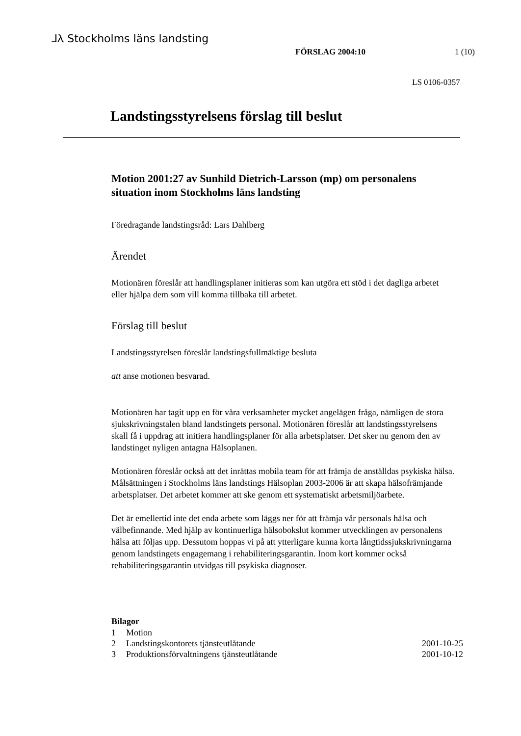⅃Ⲗ Stockholms läns landsting
FÖRSLAG 2004:10 1 (10)
LS 0106-0357
Landstingsstyrelsens förslag till beslut
Motion 2001:27 av Sunhild Dietrich-Larsson (mp) om personalens situation inom Stockholms läns landsting
Föredragande landstingsråd: Lars Dahlberg
Ärendet
Motionären föreslår att handlingsplaner initieras som kan utgöra ett stöd i det dagliga arbetet eller hjälpa dem som vill komma tillbaka till arbetet.
Förslag till beslut
Landstingsstyrelsen föreslår landstingsfullmäktige besluta
att anse motionen besvarad.
Motionären har tagit upp en för våra verksamheter mycket angelägen fråga, nämligen de stora sjukskrivningstalen bland landstingets personal. Motionären föreslår att landstingsstyrelsens skall få i uppdrag att initiera handlingsplaner för alla arbetsplatser. Det sker nu genom den av landstinget nyligen antagna Hälsoplanen.
Motionären föreslår också att det inrättas mobila team för att främja de anställdas psykiska hälsa. Målsättningen i Stockholms läns landstings Hälsoplan 2003-2006 är att skapa hälsofrämjande arbetsplatser. Det arbetet kommer att ske genom ett systematiskt arbetsmiljöarbete.
Det är emellertid inte det enda arbete som läggs ner för att främja vår personals hälsa och välbefinnande. Med hjälp av kontinuerliga hälsobokslut kommer utvecklingen av personalens hälsa att följas upp. Dessutom hoppas vi på att ytterligare kunna korta långtidssjukskrivningarna genom landstingets engagemang i rehabiliteringsgarantin. Inom kort kommer också rehabiliteringsgarantin utvidgas till psykiska diagnoser.
Bilagor
| 1 | Motion | |
| 2 | Landstingskontorets tjänsteutlåtande | 2001-10-25 |
| 3 | Produktionsförvaltningens tjänsteutlåtande | 2001-10-12 |